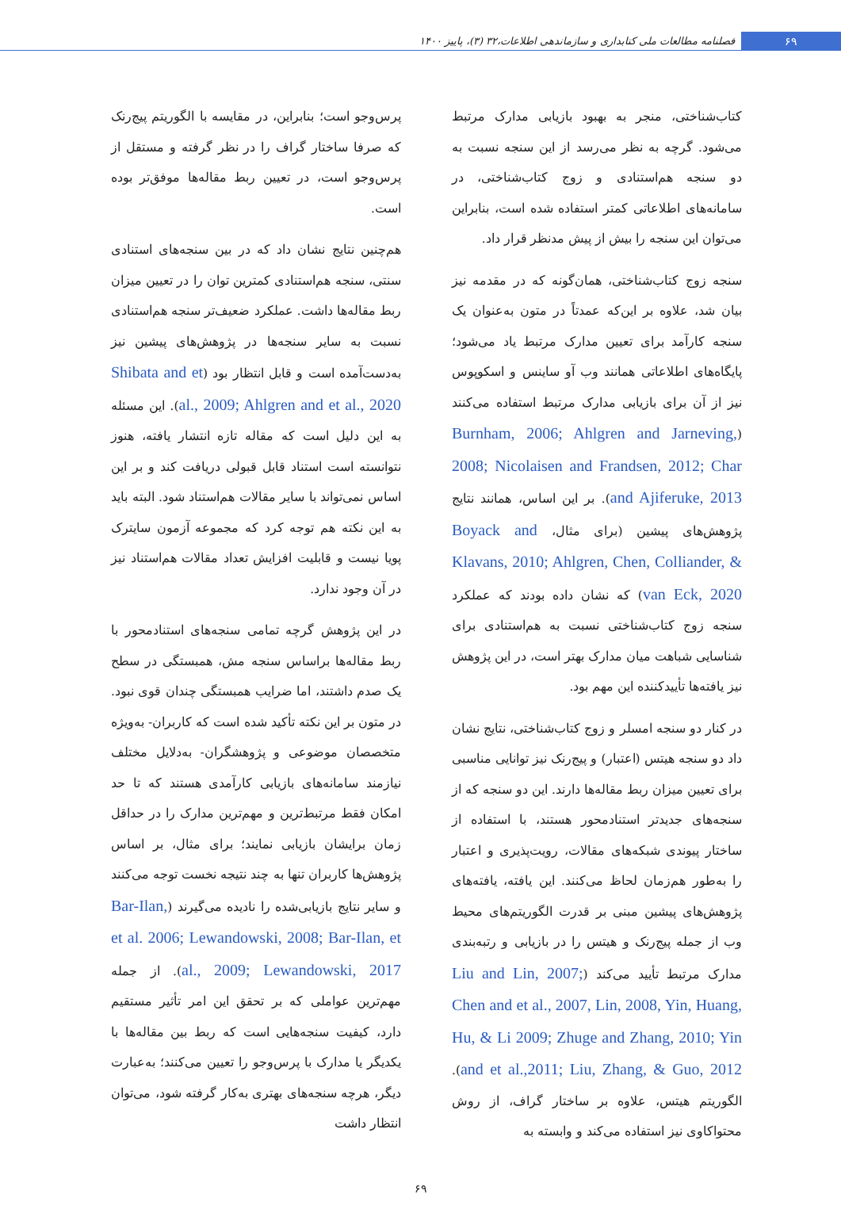۶۹
فصلنامه مطالعات ملی کتابداری و سازماندهی اطلاعات،۳۲ (۳)، پاییز ۱۴۰۰
کتاب‌شناختی، منجر به بهبود بازیابی مدارک مرتبط می‌شود. گرچه به نظر می‌رسد از این سنجه نسبت به دو سنجه هم‌استنادی و زوج کتاب‌شناختی، در سامانه‌های اطلاعاتی کمتر استفاده شده است، بنابراین می‌توان این سنجه را بیش از پیش مدنظر قرار داد.
سنجه زوج کتاب‌شناختی، همان‌گونه که در مقدمه نیز بیان شد، علاوه بر این‌که عمدتاً در متون به‌عنوان یک سنجه کارآمد برای تعیین مدارک مرتبط یاد می‌شود؛ پایگاه‌های اطلاعاتی همانند وب آو ساینس و اسکوپوس نیز از آن برای بازیابی مدارک مرتبط استفاده می‌کنند (Burnham, 2006; Ahlgren and Jarneving, 2008; Nicolaisen and Frandsen, 2012; Char and Ajiferuke, 2013). بر این اساس، همانند نتایج پژوهش‌های پیشین (برای مثال، Boyack and Klavans, 2010; Ahlgren, Chen, Colliander, & van Eck, 2020) که نشان داده بودند که عملکرد سنجه زوج کتاب‌شناختی نسبت به هم‌استنادی برای شناسایی شباهت میان مدارک بهتر است، در این پژوهش نیز یافته‌ها تأییدکننده این مهم بود.
در کنار دو سنجه امسلر و زوج کتاب‌شناختی، نتایج نشان داد دو سنجه هیتس (اعتبار) و پیج‌رنک نیز توانایی مناسبی برای تعیین میزان ربط مقاله‌ها دارند. این دو سنجه که از سنجه‌های جدیدتر استنادمحور هستند، با استفاده از ساختار پیوندی شبکه‌های مقالات، رویت‌پذیری و اعتبار را به‌طور هم‌زمان لحاظ می‌کنند. این یافته، یافته‌های پژوهش‌های پیشین مبنی بر قدرت الگوریتم‌های محیط وب از جمله پیج‌رنک و هیتس را در بازیابی و رتبه‌بندی مدارک مرتبط تأیید می‌کند (Liu and Lin, 2007; Chen and et al., 2007, Lin, 2008, Yin, Huang, Hu, & Li 2009; Zhuge and Zhang, 2010; Yin and et al.,2011; Liu, Zhang, & Guo, 2012). الگوریتم هیتس، علاوه بر ساختار گراف، از روش محتواکاوی نیز استفاده می‌کند و وابسته به
پرس‌وجو است؛ بنابراین، در مقایسه با الگوریتم پیج‌رنک که صرفا ساختار گراف را در نظر گرفته و مستقل از پرس‌وجو است، در تعیین ربط مقاله‌ها موفق‌تر بوده است.
هم‌چنین نتایج نشان داد که در بین سنجه‌های استنادی سنتی، سنجه هم‌استنادی کمترین توان را در تعیین میزان ربط مقاله‌ها داشت. عملکرد ضعیف‌تر سنجه هم‌استنادی نسبت به سایر سنجه‌ها در پژوهش‌های پیشین نیز به‌دست‌آمده است و قابل انتظار بود (Shibata and et al., 2009; Ahlgren and et al., 2020). این مسئله به این دلیل است که مقاله تازه انتشار یافته، هنوز نتوانسته است استناد قابل قبولی دریافت کند و بر این اساس نمی‌تواند با سایر مقالات هم‌استناد شود. البته باید به این نکته هم توجه کرد که مجموعه آزمون سایترک پویا نیست و قابلیت افزایش تعداد مقالات هم‌استناد نیز در آن وجود ندارد.
در این پژوهش گرچه تمامی سنجه‌های استنادمحور با ربط مقاله‌ها براساس سنجه مش، همبستگی در سطح یک صدم داشتند، اما ضرایب همبستگی چندان قوی نبود. در متون بر این نکته تأکید شده است که کاربران- به‌ویژه متخصصان موضوعی و پژوهشگران- به‌دلایل مختلف نیازمند سامانه‌های بازیابی کارآمدی هستند که تا حد امکان فقط مرتبط‌ترین و مهم‌ترین مدارک را در حداقل زمان برایشان بازیابی نمایند؛ برای مثال، بر اساس پژوهش‌ها کاربران تنها به چند نتیجه نخست توجه می‌کنند و سایر نتایج بازیابی‌شده را نادیده می‌گیرند (Bar-Ilan, et al. 2006; Lewandowski, 2008; Bar-Ilan, et al., 2009; Lewandowski, 2017). از جمله مهم‌ترین عواملی که بر تحقق این امر تأثیر مستقیم دارد، کیفیت سنجه‌هایی است که ربط بین مقاله‌ها با یکدیگر یا مدارک با پرس‌وجو را تعیین می‌کنند؛ به‌عبارت دیگر، هرچه سنجه‌های بهتری به‌کار گرفته شود، می‌توان انتظار داشت
۶۹